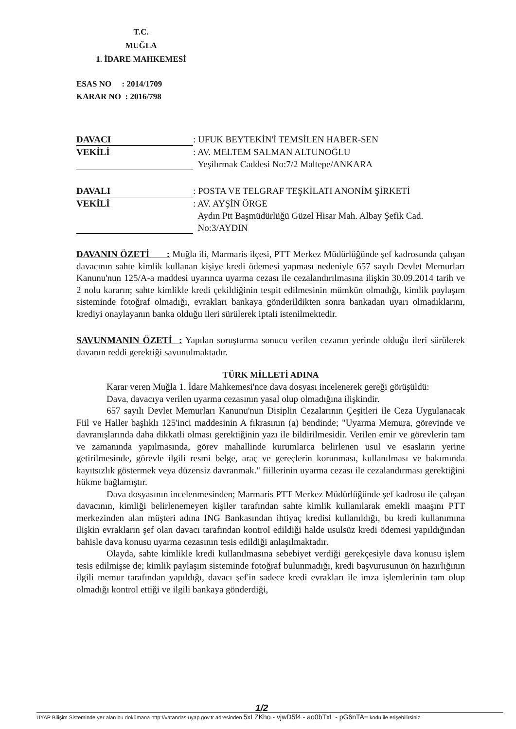T.C.
MUĞLA
1. İDARE MAHKEMESİ
ESAS NO : 2014/1709
KARAR NO : 2016/798
DAVACI: UFUK BEYTEKİN'İ TEMSİLEN HABER-SEN
VEKİLİ: AV. MELTEM SALMAN ALTUNOĞLU
Yeşilırmak Caddesi No:7/2 Maltepe/ANKARA
DAVALI: POSTA VE TELGRAF TEŞKİLATI ANONİM ŞİRKETİ
VEKİLİ: AV. AYŞİN ÖRGE
Aydın Ptt Başmüdürlüğü Güzel Hisar Mah. Albay Şefik Cad.
No:3/AYDIN
DAVANIN ÖZETİ : Muğla ili, Marmaris ilçesi, PTT Merkez Müdürlüğünde şef kadrosunda çalışan davacının sahte kimlik kullanan kişiye kredi ödemesi yapması nedeniyle 657 sayılı Devlet Memurları Kanunu'nun 125/A-a maddesi uyarınca uyarma cezası ile cezalandırılmasına ilişkin 30.09.2014 tarih ve 2 nolu kararın; sahte kimlikle kredi çekildiğinin tespit edilmesinin mümkün olmadığı, kimlik paylaşım sisteminde fotoğraf olmadığı, evrakları bankaya gönderildikten sonra bankadan uyarı olmadıklarını, krediyi onaylayanın banka olduğu ileri sürülerek iptali istenilmektedir.
SAVUNMANIN ÖZETİ : Yapılan soruşturma sonucu verilen cezanın yerinde olduğu ileri sürülerek davanın reddi gerektiği savunulmaktadır.
TÜRK MİLLETİ ADINA
Karar veren Muğla 1. İdare Mahkemesi'nce dava dosyası incelenerek gereği görüşüldü:
Dava, davacıya verilen uyarma cezasının yasal olup olmadığına ilişkindir.
657 sayılı Devlet Memurları Kanunu'nun Disiplin Cezalarının Çeşitleri ile Ceza Uygulanacak Fiil ve Haller başlıklı 125'inci maddesinin A fıkrasının (a) bendinde; "Uyarma Memura, görevinde ve davranışlarında daha dikkatli olması gerektiğinin yazı ile bildirilmesidir. Verilen emir ve görevlerin tam ve zamanında yapılmasında, görev mahallinde kurumlarca belirlenen usul ve esasların yerine getirilmesinde, görevle ilgili resmi belge, araç ve gereçlerin korunması, kullanılması ve bakımında kayıtsızlık göstermek veya düzensiz davranmak." fiillerinin uyarma cezası ile cezalandırması gerektiğini hükme bağlamıştır.
Dava dosyasının incelenmesinden; Marmaris PTT Merkez Müdürlüğünde şef kadrosu ile çalışan davacının, kimliği belirlenemeyen kişiler tarafından sahte kimlik kullanılarak emekli maaşını PTT merkezinden alan müşteri adına ING Bankasından ihtiyaç kredisi kullanıldığı, bu kredi kullanımına ilişkin evrakların şef olan davacı tarafından kontrol edildiği halde usulsüz kredi ödemesi yapıldığından bahisle dava konusu uyarma cezasının tesis edildiği anlaşılmaktadır.
Olayda, sahte kimlikle kredi kullanılmasına sebebiyet verdiği gerekçesiyle dava konusu işlem tesis edilmişse de; kimlik paylaşım sisteminde fotoğraf bulunmadığı, kredi başvurusunun ön hazırlığının ilgili memur tarafından yapıldığı, davacı şef'in sadece kredi evrakları ile imza işlemlerinin tam olup olmadığı kontrol ettiği ve ilgili bankaya gönderdiği,
1/2
UYAP Bilişim Sisteminde yer alan bu dokümana http://vatandas.uyap.gov.tr adresinden 5xLZKho - vjwD5f4 - ao0bTxL - pG6nTA= kodu ile erişebilirsiniz.